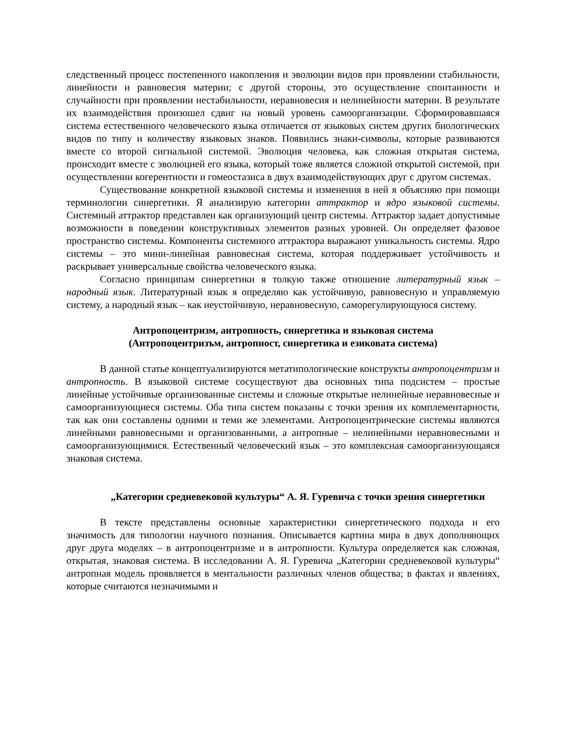следственный процесс постепенного накопления и эволюции видов при проявлении стабильности, линейности и равновесия материи; с другой стороны, это осуществление спонтанности и случайности при проявлении нестабильности, неравновесия и нелинейности материи. В результате их взаимодействия произошел сдвиг на новый уровень самоорганизации. Сформировавшаяся система естественного человеческого языка отличается от языковых систем других биологических видов по типу и количеству языковых знаков. Появились знаки-символы, которые развиваются вместе со второй сигнальной системой. Эволюция человека, как сложная открытая система, происходит вместе с эволюцией его языка, который тоже является сложной открытой системой, при осуществлении когерентности и гомеостазиса в двух взаимодействующих друг с другом системах.
Существование конкретной языковой системы и изменения в ней я объясняю при помощи терминологии синергетики. Я анализирую категории аттрактор и ядро языковой системы. Системный аттрактор представлен как организующий центр системы. Аттрактор задает допустимые возможности в поведении конструктивных элементов разных уровней. Он определяет фазовое пространство системы. Компоненты системного аттрактора выражают уникальность системы. Ядро системы – это мини-линейная равновесная система, которая поддерживает устойчивость и раскрывает универсальные свойства человеческого языка.
Согласно принципам синергетики я толкую также отношение литературный язык – народный язык. Литературный язык я определяю как устойчивую, равновесную и управляемую систему, а народный язык – как неустойчивую, неравновесную, саморегулирующуюся систему.
Антропоцентризм, антропность, синергетика и языковая система
(Антропоцентризъм, антропност, синергетика и езиковата система)
В данной статье концептуализируются метатипологические конструкты антропоцентризм и антропность. В языковой системе сосуществуют два основных типа подсистем – простые линейные устойчивые организованные системы и сложные открытые нелинейные неравновесные и самоорганизующиеся системы. Оба типа систем показаны с точки зрения их комплементарности, так как они составлены одними и теми же элементами. Антропоцентрические системы являются линейными равновесными и организованными, а антропные – нелинейными неравновесными и самоорганизующимися. Естественный человеческий язык – это комплексная самоорганизующаяся знаковая система.
„Категории средневековой культуры“ А. Я. Гуревича с точки зрения синергетики
В тексте представлены основные характеристики синергетического подхода и его значимость для типологии научного познания. Описывается картина мира в двух дополняющих друг друга моделях – в антропоцентризме и в антропности. Культура определяется как сложная, открытая, знаковая система. В исследовании А. Я. Гуревича „Категории средневековой культуры“ антропная модель проявляется в ментальности различных членов общества; в фактах и явлениях, которые считаются незначимыми и